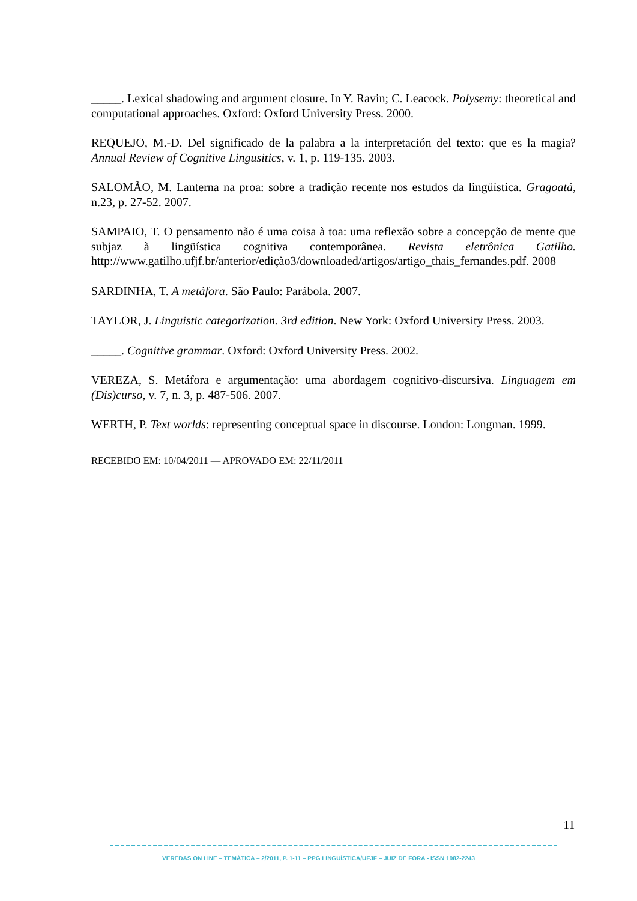_____. Lexical shadowing and argument closure. In Y. Ravin; C. Leacock. Polysemy: theoretical and computational approaches. Oxford: Oxford University Press. 2000.
REQUEJO, M.-D. Del significado de la palabra a la interpretación del texto: que es la magia? Annual Review of Cognitive Lingusitics, v. 1, p. 119-135. 2003.
SALOMÃO, M. Lanterna na proa: sobre a tradição recente nos estudos da lingüística. Gragoatá, n.23, p. 27-52. 2007.
SAMPAIO, T. O pensamento não é uma coisa à toa: uma reflexão sobre a concepção de mente que subjaz à lingüística cognitiva contemporânea. Revista eletrônica Gatilho. http://www.gatilho.ufjf.br/anterior/edição3/downloaded/artigos/artigo_thais_fernandes.pdf. 2008
SARDINHA, T. A metáfora. São Paulo: Parábola. 2007.
TAYLOR, J. Linguistic categorization. 3rd edition. New York: Oxford University Press. 2003.
_____. Cognitive grammar. Oxford: Oxford University Press. 2002.
VEREZA, S. Metáfora e argumentação: uma abordagem cognitivo-discursiva. Linguagem em (Dis)curso, v. 7, n. 3, p. 487-506. 2007.
WERTH, P. Text worlds: representing conceptual space in discourse. London: Longman. 1999.
RECEBIDO EM: 10/04/2011 — APROVADO EM: 22/11/2011
11
VEREDAS ON LINE – TEMÁTICA – 2/2011, P. 1-11 – PPG LINGUÍSTICA/UFJF – JUIZ DE FORA - ISSN 1982-2243